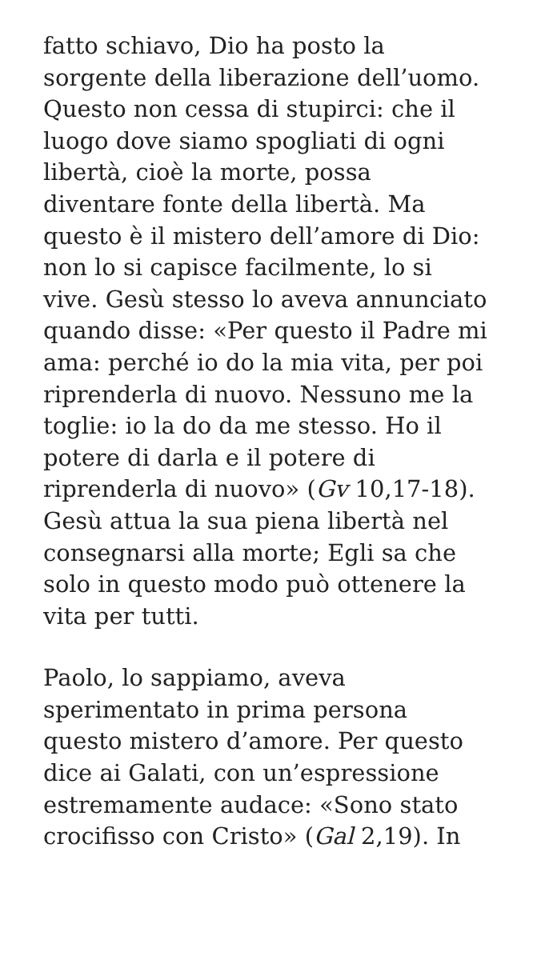fatto schiavo, Dio ha posto la
sorgente della liberazione dell’uomo.
Questo non cessa di stupirci: che il
luogo dove siamo spogliati di ogni
libertà, cioè la morte, possa
diventare fonte della libertà. Ma
questo è il mistero dell’amore di Dio:
non lo si capisce facilmente, lo si
vive. Gesù stesso lo aveva annunciato
quando disse: «Per questo il Padre mi
ama: perché io do la mia vita, per poi
riprenderla di nuovo. Nessuno me la
toglie: io la do da me stesso. Ho il
potere di darla e il potere di
riprenderla di nuovo» (Gv 10,17-18).
Gesù attua la sua piena libertà nel
consegnarsi alla morte; Egli sa che
solo in questo modo può ottenere la
vita per tutti.
Paolo, lo sappiamo, aveva
sperimentato in prima persona
questo mistero d’amore. Per questo
dice ai Galati, con un’espressione
estremamente audace: «Sono stato
crocifisso con Cristo» (Gal 2,19). In